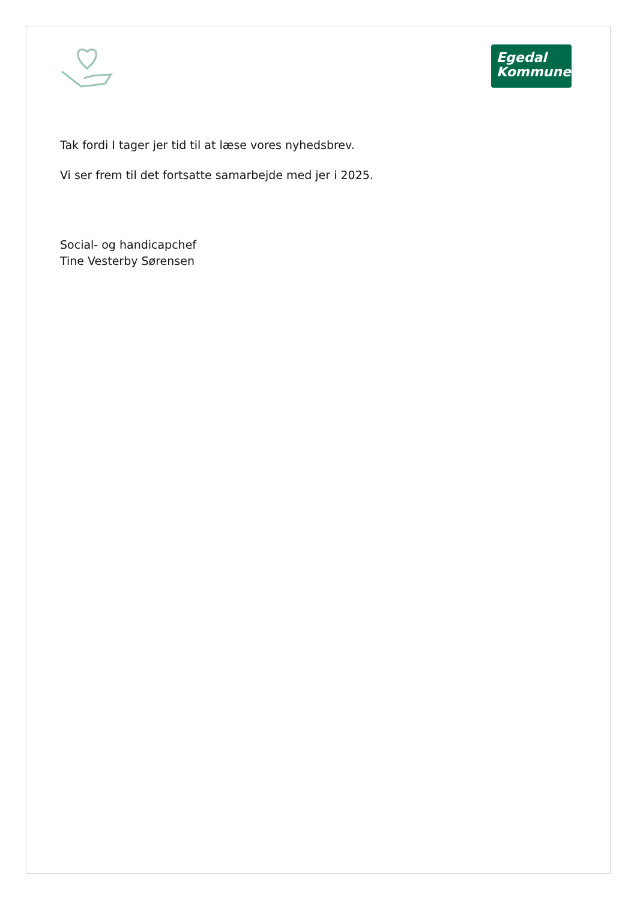Egedal
Kommune
Tak fordi I tager jer tid til at læse vores nyhedsbrev.
Vi ser frem til det fortsatte samarbejde med jer i 2025.
Social- og handicapchef
Tine Vesterby Sørensen